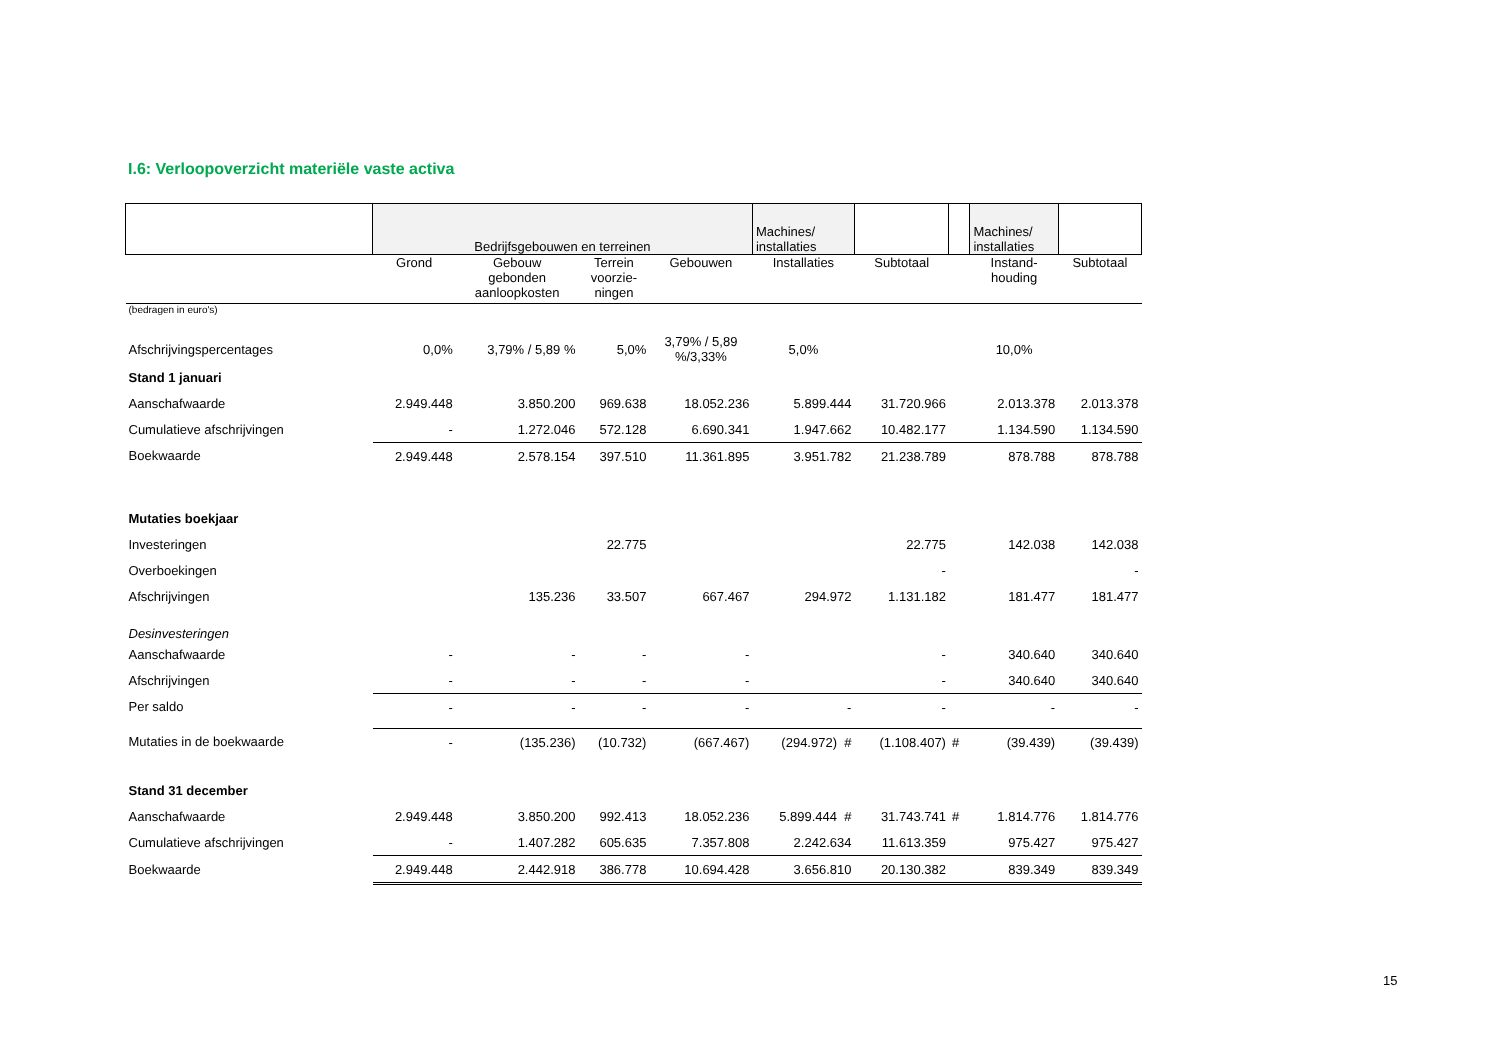I.6: Verloopoverzicht materiële vaste activa
| | Bedrijfsgebouwen en terreinen | | | | Machines/ installaties | | | Machines/ installaties | |
| --- | --- | --- | --- | --- | --- | --- | --- | --- | --- |
| | Grond | Gebouw gebonden aanloopkosten | Terrein voorzie- ningen | Gebouwen | Installaties | Subtotaal | | Instand- houding | Subtotaal |
| (bedragen in euro's) | | | | | | | | | |
| Afschrijvingspercentages | 0,0% | 3,79% / 5,89 % | 5,0% | 3,79% / 5,89 %/3,33% | 5,0% | | | 10,0% | |
| Stand 1 januari | | | | | | | | | |
| Aanschafwaarde | 2.949.448 | 3.850.200 | 969.638 | 18.052.236 | 5.899.444 | 31.720.966 | | 2.013.378 | 2.013.378 |
| Cumulatieve afschrijvingen | - | 1.272.046 | 572.128 | 6.690.341 | 1.947.662 | 10.482.177 | | 1.134.590 | 1.134.590 |
| Boekwaarde | 2.949.448 | 2.578.154 | 397.510 | 11.361.895 | 3.951.782 | 21.238.789 | | 878.788 | 878.788 |
| Mutaties boekjaar | | | | | | | | | |
| Investeringen | | | 22.775 | | | 22.775 | | 142.038 | 142.038 |
| Overboekingen | | | | | | - | | | - |
| Afschrijvingen | | 135.236 | 33.507 | 667.467 | 294.972 | 1.131.182 | | 181.477 | 181.477 |
| Desinvesteringen | | | | | | | | | |
| Aanschafwaarde | - | - | - | - | | - | | 340.640 | 340.640 |
| Afschrijvingen | - | - | - | - | | - | | 340.640 | 340.640 |
| Per saldo | - | - | - | - | - | - | | - | - |
| Mutaties in de boekwaarde | - | (135.236) | (10.732) | (667.467) | (294.972) # | (1.108.407) | # | (39.439) | (39.439) |
| Stand 31 december | | | | | | | | | |
| Aanschafwaarde | 2.949.448 | 3.850.200 | 992.413 | 18.052.236 | 5.899.444 # | 31.743.741 | # | 1.814.776 | 1.814.776 |
| Cumulatieve afschrijvingen | - | 1.407.282 | 605.635 | 7.357.808 | 2.242.634 | 11.613.359 | | 975.427 | 975.427 |
| Boekwaarde | 2.949.448 | 2.442.918 | 386.778 | 10.694.428 | 3.656.810 | 20.130.382 | | 839.349 | 839.349 |
15